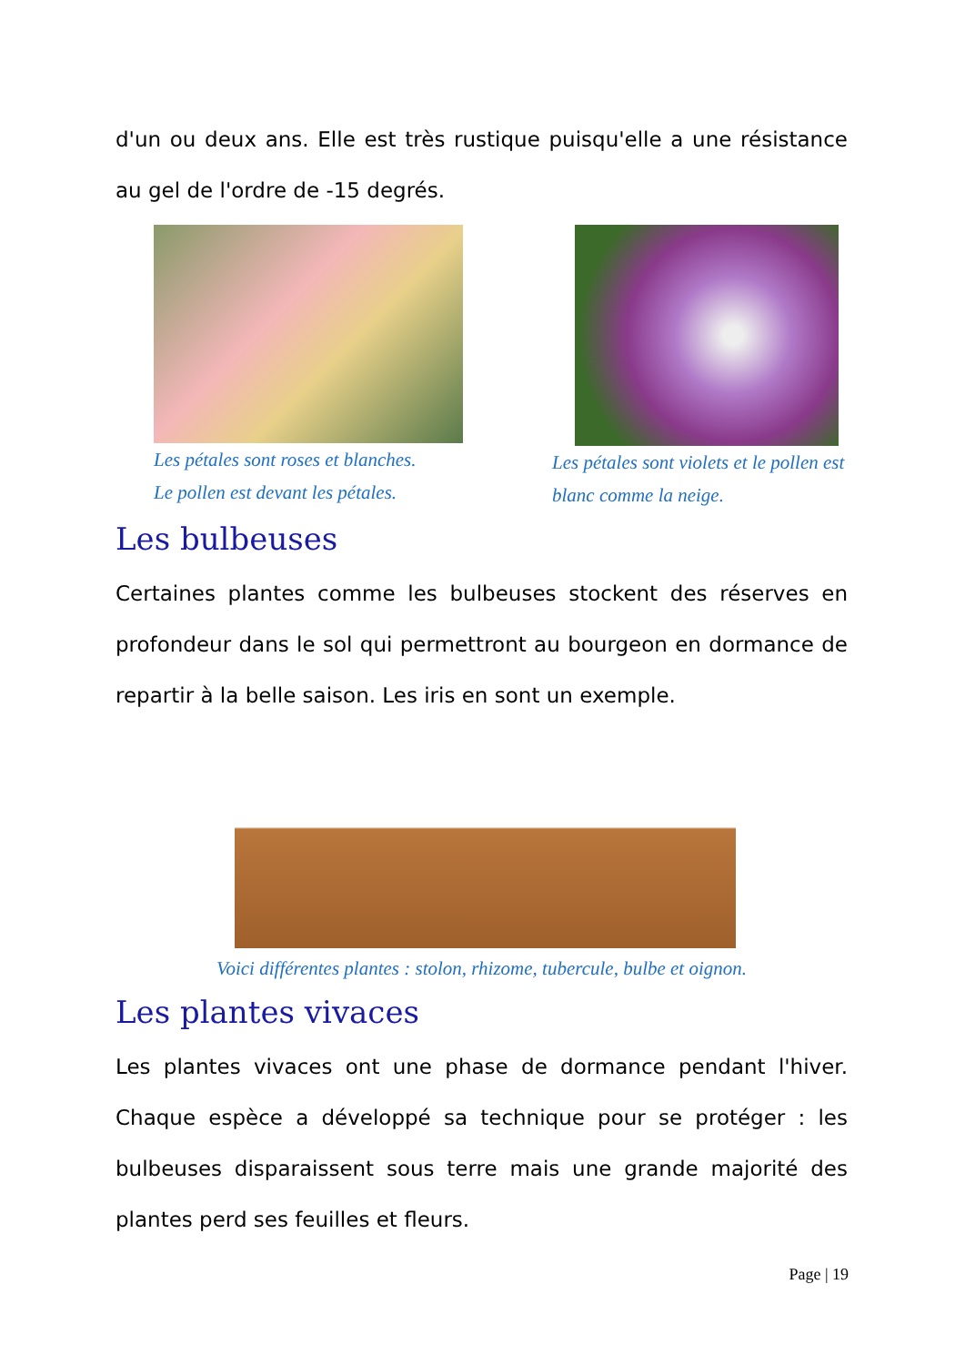d'un ou deux ans. Elle est très rustique puisqu'elle a une résistance au gel de l'ordre de -15 degrés.
Les pétales sont roses et blanches.
Le pollen est devant les pétales.
Les pétales sont violets et le pollen est blanc comme la neige.
Les bulbeuses
Certaines plantes comme les bulbeuses stockent des réserves en profondeur dans le sol qui permettront au bourgeon en dormance de repartir à la belle saison. Les iris en sont un exemple.
Voici différentes plantes : stolon, rhizome, tubercule, bulbe et oignon.
Les plantes vivaces
Les plantes vivaces ont une phase de dormance pendant l'hiver. Chaque espèce a développé sa technique pour se protéger : les bulbeuses disparaissent sous terre mais une grande majorité des plantes perd ses feuilles et fleurs.
Page | 19